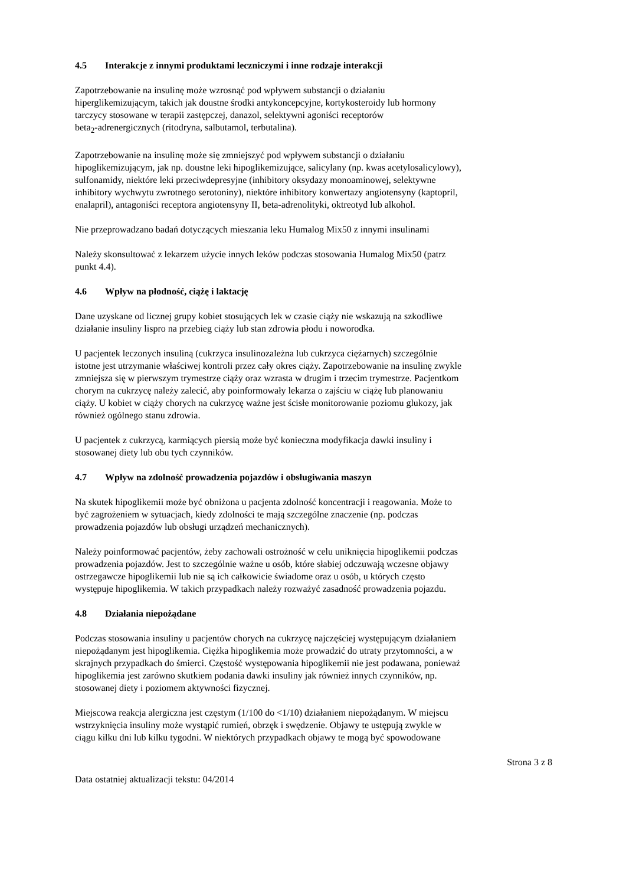4.5 Interakcje z innymi produktami leczniczymi i inne rodzaje interakcji
Zapotrzebowanie na insulinę może wzrosnąć pod wpływem substancji o działaniu
hiperglikemizującym, takich jak doustne środki antykoncepcyjne, kortykosteroidy lub hormony
tarczycy stosowane w terapii zastępczej, danazol, selektywni agoniści receptorów
beta<sub>2</sub>-adrenergicznych (ritodryna, salbutamol, terbutalina).
Zapotrzebowanie na insulinę może się zmniejszyć pod wpływem substancji o działaniu
hipoglikemizującym, jak np. doustne leki hipoglikemizujące, salicylany (np. kwas acetylosalicylowy),
sulfonamidy, niektóre leki przeciwdepresyjne (inhibitory oksydazy monoaminowej, selektywne
inhibitory wychwytu zwrotnego serotoniny), niektóre inhibitory konwertazy angiotensyny (kaptopril,
enalapril), antagoniści receptora angiotensyny II, beta-adrenolityki, oktreotyd lub alkohol.
Nie przeprowadzano badań dotyczących mieszania leku Humalog Mix50 z innymi insulinami
Należy skonsultować z lekarzem użycie innych leków podczas stosowania Humalog Mix50 (patrz
punkt 4.4).
4.6 Wpływ na płodność, ciążę i laktację
Dane uzyskane od licznej grupy kobiet stosujących lek w czasie ciąży nie wskazują na szkodliwe
działanie insuliny lispro na przebieg ciąży lub stan zdrowia płodu i noworodka.
U pacjentek leczonych insuliną (cukrzyca insulinozależna lub cukrzyca ciężarnych) szczególnie
istotne jest utrzymanie właściwej kontroli przez cały okres ciąży. Zapotrzebowanie na insulinę zwykle
zmniejsza się w pierwszym trymestrze ciąży oraz wzrasta w drugim i trzecim trymestrze. Pacjentkom
chorym na cukrzycę należy zalecić, aby poinformowały lekarza o zajściu w ciążę lub planowaniu
ciąży. U kobiet w ciąży chorych na cukrzycę ważne jest ścisłe monitorowanie poziomu glukozy, jak
również ogólnego stanu zdrowia.
U pacjentek z cukrzycą, karmiących piersią może być konieczna modyfikacja dawki insuliny i
stosowanej diety lub obu tych czynników.
4.7 Wpływ na zdolność prowadzenia pojazdów i obsługiwania maszyn
Na skutek hipoglikemii może być obniżona u pacjenta zdolność koncentracji i reagowania. Może to
być zagrożeniem w sytuacjach, kiedy zdolności te mają szczególne znaczenie (np. podczas
prowadzenia pojazdów lub obsługi urządzeń mechanicznych).
Należy poinformować pacjentów, żeby zachowali ostrożność w celu uniknięcia hipoglikemii podczas
prowadzenia pojazdów. Jest to szczególnie ważne u osób, które słabiej odczuwają wczesne objawy
ostrzegawcze hipoglikemii lub nie są ich całkowicie świadome oraz u osób, u których często
występuje hipoglikemia. W takich przypadkach należy rozważyć zasadność prowadzenia pojazdu.
4.8 Działania niepożądane
Podczas stosowania insuliny u pacjentów chorych na cukrzycę najczęściej występującym działaniem
niepożądanym jest hipoglikemia. Ciężka hipoglikemia może prowadzić do utraty przytomności, a w
skrajnych przypadkach do śmierci. Częstość występowania hipoglikemii nie jest podawana, ponieważ
hipoglikemia jest zarówno skutkiem podania dawki insuliny jak również innych czynników, np.
stosowanej diety i poziomem aktywności fizycznej.
Miejscowa reakcja alergiczna jest częstym (1/100 do <1/10) działaniem niepożądanym. W miejscu
wstrzyknięcia insuliny może wystąpić rumień, obrzęk i swędzenie. Objawy te ustępują zwykle w
ciągu kilku dni lub kilku tygodni. W niektórych przypadkach objawy te mogą być spowodowane
Strona 3 z 8
Data ostatniej aktualizacji tekstu: 04/2014